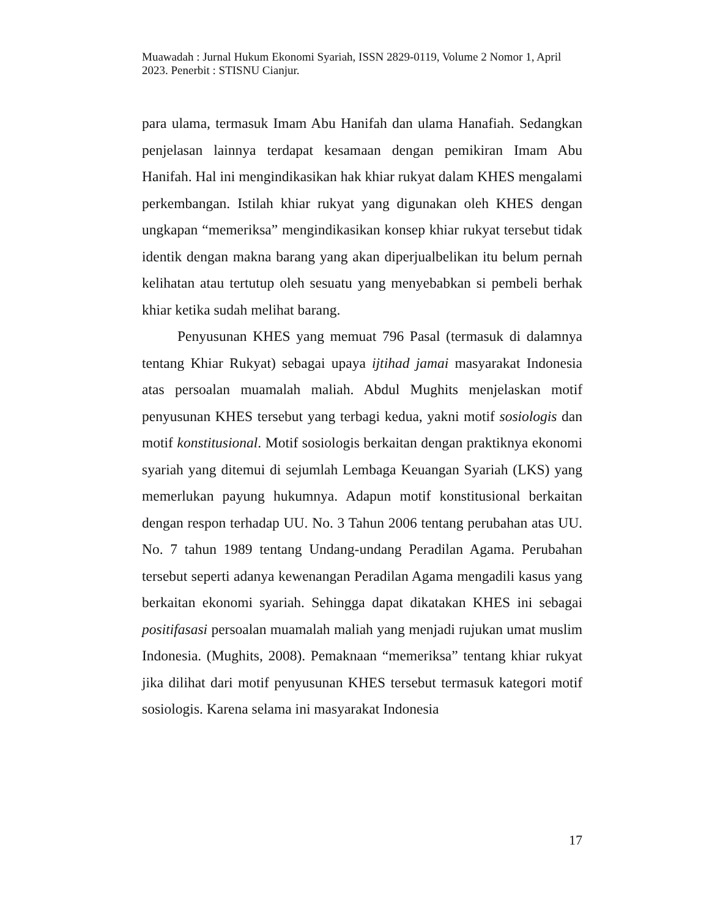Muawadah : Jurnal Hukum Ekonomi Syariah, ISSN 2829-0119, Volume 2 Nomor 1, April 2023. Penerbit : STISNU Cianjur.
para ulama, termasuk Imam Abu Hanifah dan ulama Hanafiah. Sedangkan penjelasan lainnya terdapat kesamaan dengan pemikiran Imam Abu Hanifah. Hal ini mengindikasikan hak khiar rukyat dalam KHES mengalami perkembangan. Istilah khiar rukyat yang digunakan oleh KHES dengan ungkapan “memeriksa” mengindikasikan konsep khiar rukyat tersebut tidak identik dengan makna barang yang akan diperjualbelikan itu belum pernah kelihatan atau tertutup oleh sesuatu yang menyebabkan si pembeli berhak khiar ketika sudah melihat barang.
Penyusunan KHES yang memuat 796 Pasal (termasuk di dalamnya tentang Khiar Rukyat) sebagai upaya ijtihad jamai masyarakat Indonesia atas persoalan muamalah maliah. Abdul Mughits menjelaskan motif penyusunan KHES tersebut yang terbagi kedua, yakni motif sosiologis dan motif konstitusional. Motif sosiologis berkaitan dengan praktiknya ekonomi syariah yang ditemui di sejumlah Lembaga Keuangan Syariah (LKS) yang memerlukan payung hukumnya. Adapun motif konstitusional berkaitan dengan respon terhadap UU. No. 3 Tahun 2006 tentang perubahan atas UU. No. 7 tahun 1989 tentang Undang-undang Peradilan Agama. Perubahan tersebut seperti adanya kewenangan Peradilan Agama mengadili kasus yang berkaitan ekonomi syariah. Sehingga dapat dikatakan KHES ini sebagai positifasasi persoalan muamalah maliah yang menjadi rujukan umat muslim Indonesia. (Mughits, 2008). Pemaknaan “memeriksa” tentang khiar rukyat jika dilihat dari motif penyusunan KHES tersebut termasuk kategori motif sosiologis. Karena selama ini masyarakat Indonesia
17